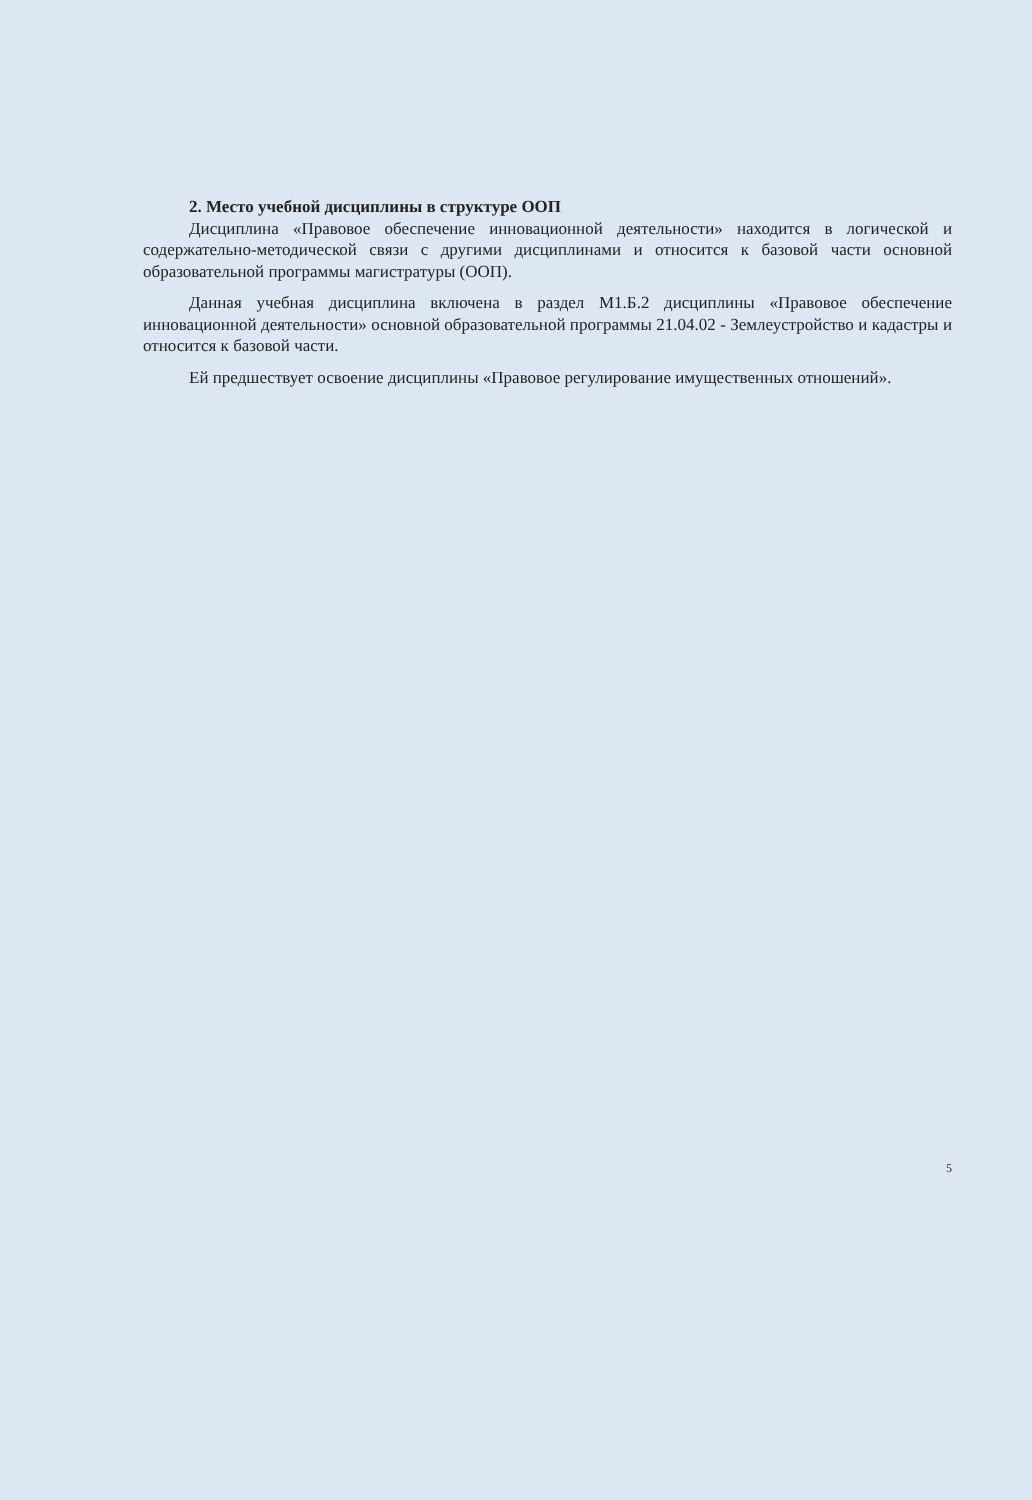2. Место учебной дисциплины в структуре ООП
Дисциплина «Правовое обеспечение инновационной деятельности» находится в логической и содержательно-методической связи с другими дисциплинами и относится к базовой части основной образовательной программы магистратуры (ООП).
Данная учебная дисциплина включена в раздел М1.Б.2 дисциплины «Правовое обеспечение инновационной деятельности» основной образовательной программы 21.04.02 - Землеустройство и кадастры и относится к базовой части.
Ей предшествует освоение дисциплины «Правовое регулирование имущественных отношений».
5